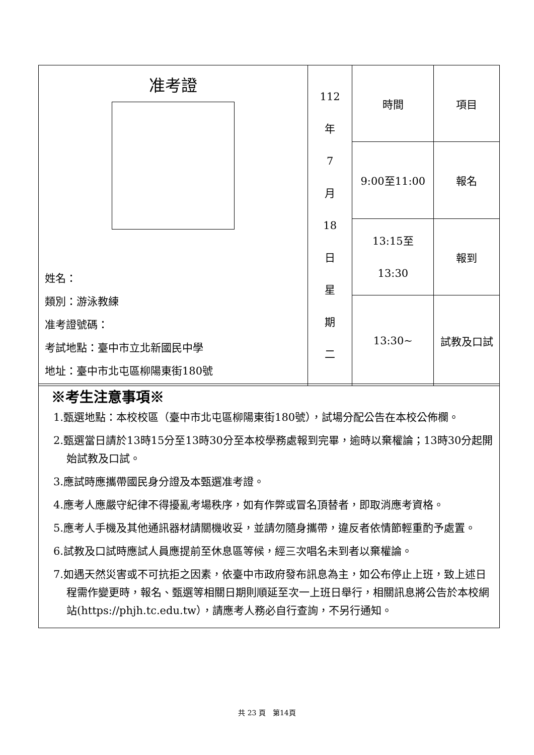| 准考證 姓名： 類別：游泳教練 准考證號碼： 考試地點：臺中市立北新國民中學 地址：臺中市北屯區柳陽東街180號 | 112 年 7 月 18 日 星 期 二 | 時間 | 項目 |
| | | 9:00至11:00 | 報名 |
| | | 13:15至 13:30 | 報到 |
| | | 13:30~ | 試教及口試 |
※考生注意事項※
1.甄選地點：本校校區（臺中市北屯區柳陽東街180號），試場分配公告在本校公佈欄。
2.甄選當日請於13時15分至13時30分至本校學務處報到完畢，逾時以棄權論；13時30分起開始試教及口試。
3.應試時應攜帶國民身分證及本甄選准考證。
4.應考人應嚴守紀律不得擾亂考場秩序，如有作弊或冒名頂替者，即取消應考資格。
5.應考人手機及其他通訊器材請關機收妥，並請勿隨身攜帶，違反者依情節輕重酌予處置。
6.試教及口試時應試人員應提前至休息區等候，經三次唱名未到者以棄權論。
7.如遇天然災害或不可抗拒之因素，依臺中市政府發布訊息為主，如公布停止上班，致上述日程需作變更時，報名、甄選等相關日期則順延至次一上班日舉行，相關訊息將公告於本校網站(https://phjh.tc.edu.tw），請應考人務必自行查詢，不另行通知。
共 23 頁　第14頁